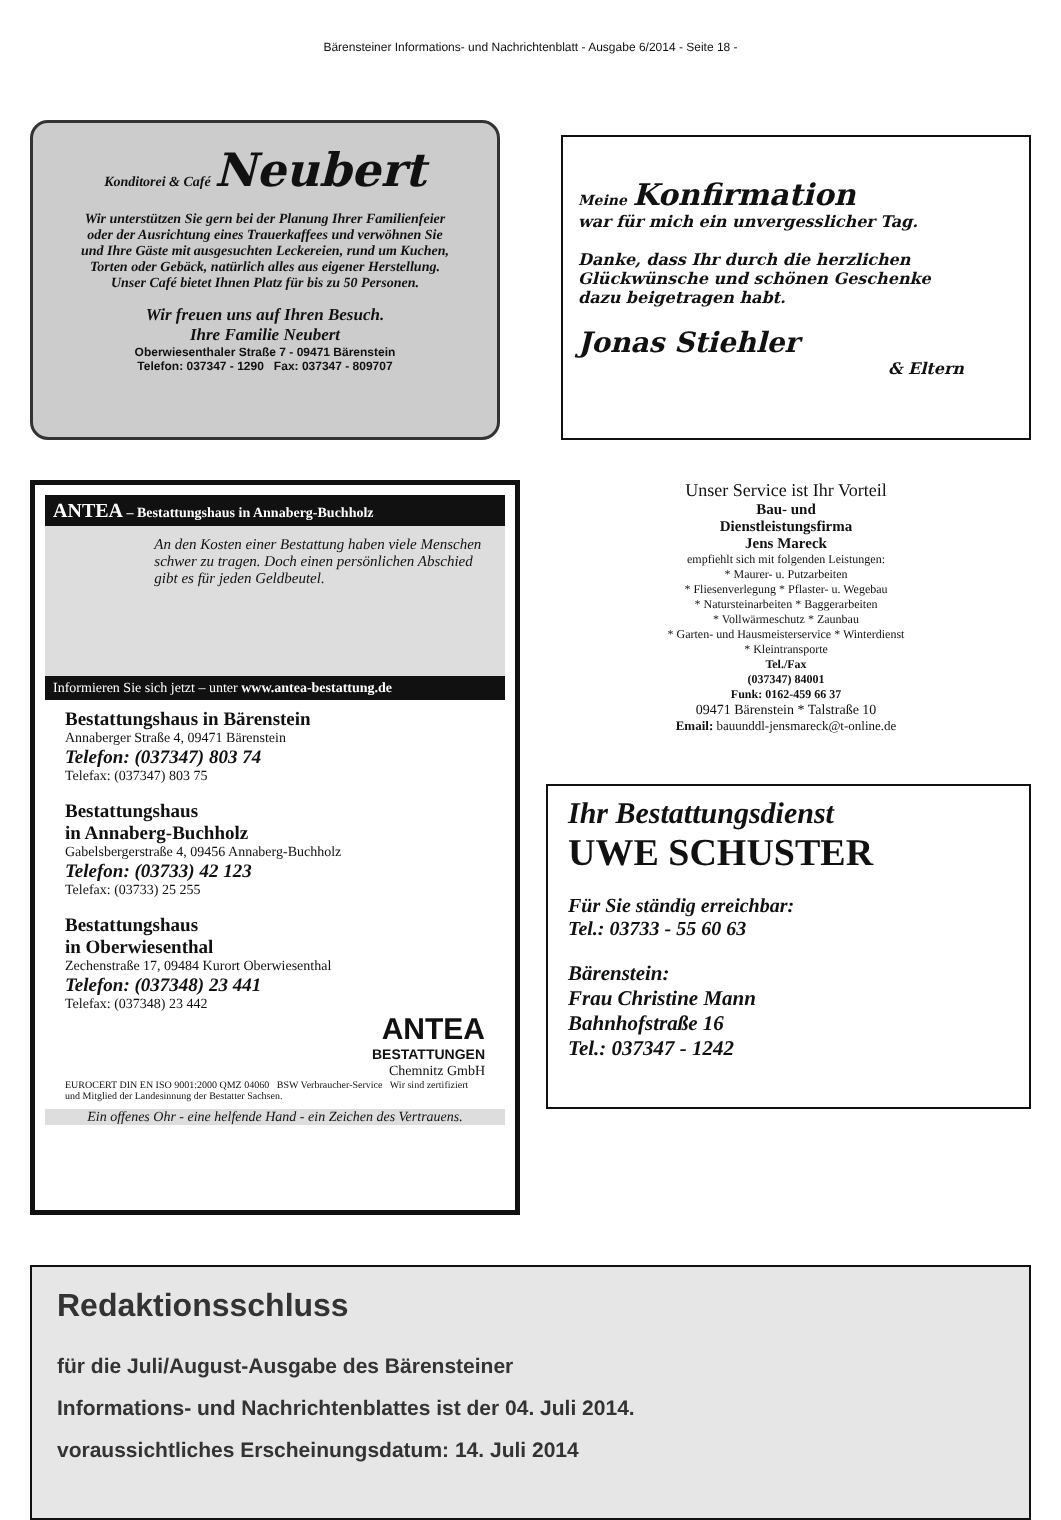Bärensteiner Informations- und Nachrichtenblatt - Ausgabe 6/2014 - Seite 18 -
Konditorei & Café Neubert
Wir unterstützen Sie gern bei der Planung Ihrer Familienfeier
oder der Ausrichtung eines Trauerkaffees und verwöhnen Sie
und Ihre Gäste mit ausgesuchten Leckereien, rund um Kuchen,
Torten oder Gebäck, natürlich alles aus eigener Herstellung.
Unser Café bietet Ihnen Platz für bis zu 50 Personen.
Wir freuen uns auf Ihren Besuch.
Ihre Familie Neubert
Oberwiesenthaler Straße 7 - 09471 Bärenstein
Telefon: 037347 - 1290 Fax: 037347 - 809707
Meine Konfirmation
war für mich ein unvergesslicher Tag.
Danke, dass Ihr durch die herzlichen
Glückwünsche und schönen Geschenke
dazu beigetragen habt.
Jonas Stiehler
& Eltern
ANTEA – Bestattungshaus in Annaberg-Buchholz
An den Kosten einer Bestattung haben viele Menschen schwer zu tragen. Doch einen persönlichen Abschied gibt es für jeden Geldbeutel.
Informieren Sie sich jetzt – unter www.antea-bestattung.de
Bestattungshaus in Bärenstein
Annaberger Straße 4, 09471 Bärenstein
Telefon: (037347) 803 74
Telefax: (037347) 803 75
Bestattungshaus
in Annaberg-Buchholz
Gabelsbergerstraße 4, 09456 Annaberg-Buchholz
Telefon: (03733) 42 123
Telefax: (03733) 25 255
Bestattungshaus
in Oberwiesenthal
Zechenstraße 17, 09484 Kurort Oberwiesenthal
Telefon: (037348) 23 441
Telefax: (037348) 23 442
ANTEA
BESTATTUNGEN
Chemnitz GmbH
EUROCERT DIN EN ISO 9001:2000 QMZ 04060 BSW Verbraucher-Service Wir sind zertifiziert und Mitglied der Landesinnung der Bestatter Sachsen.
Ein offenes Ohr - eine helfende Hand - ein Zeichen des Vertrauens.
Unser Service ist Ihr Vorteil
Bau- und
Dienstleistungsfirma
Jens Mareck
empfiehlt sich mit folgenden Leistungen:
* Maurer- u. Putzarbeiten
* Fliesenverlegung * Pflaster- u. Wegebau
* Natursteinarbeiten * Baggerarbeiten
* Vollwärmeschutz * Zaunbau
* Garten- und Hausmeisterservice * Winterdienst
* Kleintransporte
Tel./Fax
(037347) 84001
Funk: 0162-459 66 37
09471 Bärenstein * Talstraße 10
Email: bauunddl-jensmareck@t-online.de
Ihr Bestattungsdienst
UWE SCHUSTER
Für Sie ständig erreichbar:
Tel.: 03733 - 55 60 63
Bärenstein:
Frau Christine Mann
Bahnhofstraße 16
Tel.: 037347 - 1242
Redaktionsschluss
für die Juli/August-Ausgabe des Bärensteiner
Informations- und Nachrichtenblattes ist der 04. Juli 2014.
voraussichtliches Erscheinungsdatum: 14. Juli 2014